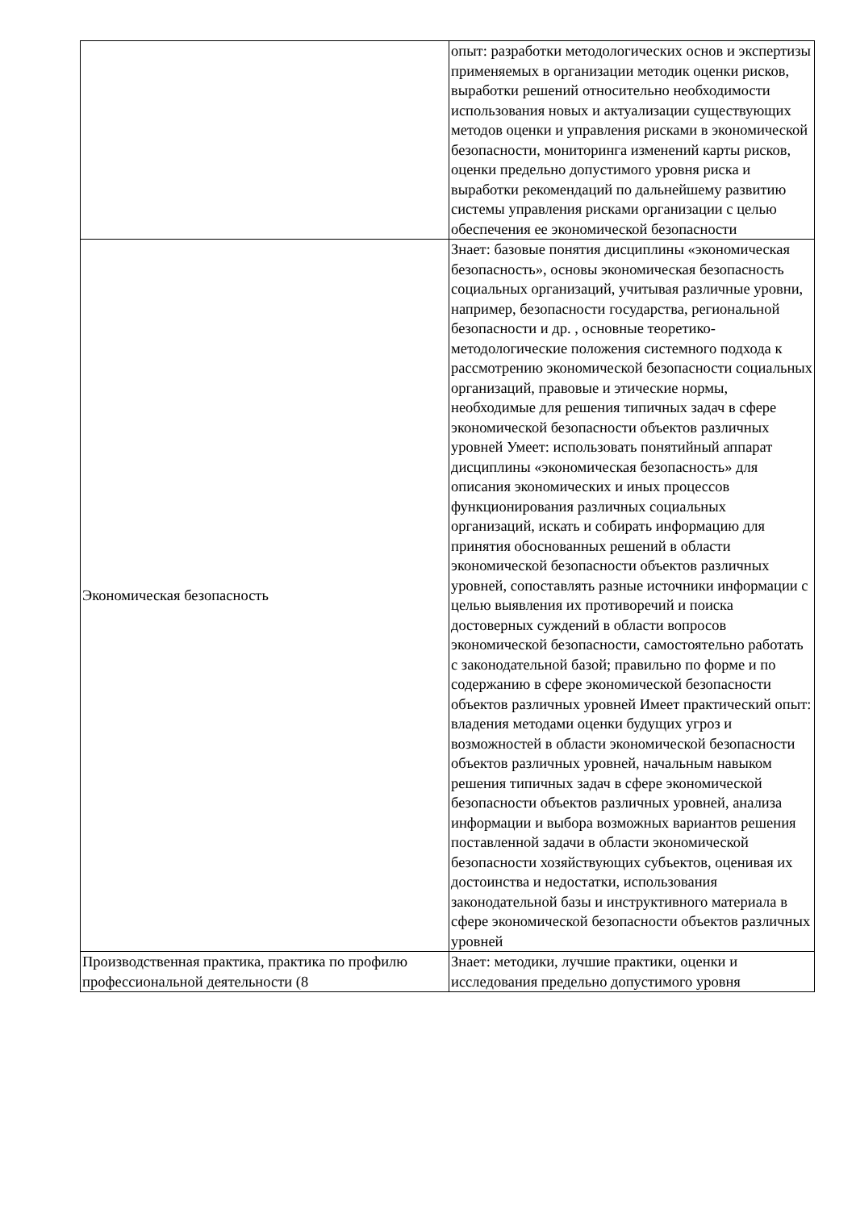| | опыт: разработки методологических основ и экспертизы применяемых в организации методик оценки рисков, выработки решений относительно необходимости использования новых и актуализации существующих методов оценки и управления рисками в экономической безопасности, мониторинга изменений карты рисков, оценки предельно допустимого уровня риска и выработки рекомендаций по дальнейшему развитию системы управления рисками организации с целью обеспечения ее экономической безопасности |
| Экономическая безопасность | Знает: базовые понятия дисциплины «экономическая безопасность», основы экономическая безопасность социальных организаций, учитывая различные уровни, например, безопасности государства, региональной безопасности и др. , основные теоретико-методологические положения системного подхода к рассмотрению экономической безопасности социальных организаций, правовые и этические нормы, необходимые для решения типичных задач в сфере экономической безопасности объектов различных уровней Умеет: использовать понятийный аппарат дисциплины «экономическая безопасность» для описания экономических и иных процессов функционирования различных социальных организаций, искать и собирать информацию для принятия обоснованных решений в области экономической безопасности объектов различных уровней, сопоставлять разные источники информации с целью выявления их противоречий и поиска достоверных суждений в области вопросов экономической безопасности, самостоятельно работать с законодательной базой; правильно по форме и по содержанию в сфере экономической безопасности объектов различных уровней Имеет практический опыт: владения методами оценки будущих угроз и возможностей в области экономической безопасности объектов различных уровней, начальным навыком решения типичных задач в сфере экономической безопасности объектов различных уровней, анализа информации и выбора возможных вариантов решения поставленной задачи в области экономической безопасности хозяйствующих субъектов, оценивая их достоинства и недостатки, использования законодательной базы и инструктивного материала в сфере экономической безопасности объектов различных уровней |
| Производственная практика, практика по профилю профессиональной деятельности (8 | Знает: методики, лучшие практики, оценки и исследования предельно допустимого уровня |